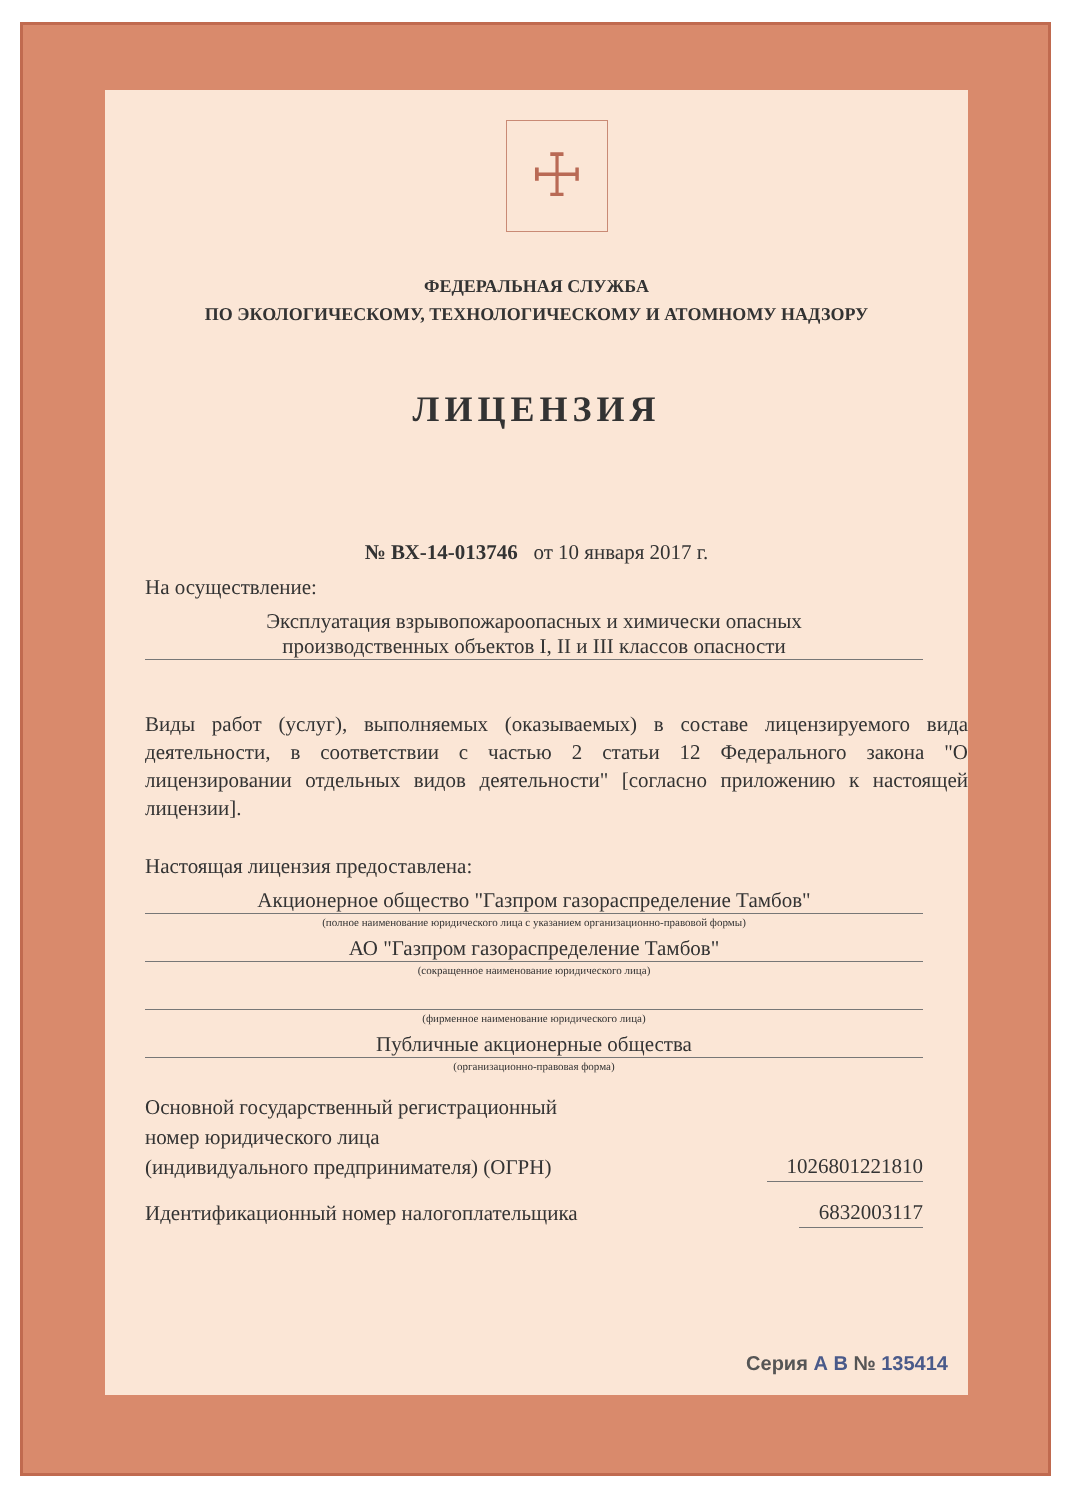☩
ФЕДЕРАЛЬНАЯ СЛУЖБА
ПО ЭКОЛОГИЧЕСКОМУ, ТЕХНОЛОГИЧЕСКОМУ И АТОМНОМУ НАДЗОРУ
ЛИЦЕНЗИЯ
№ ВХ-14-013746 от 10 января 2017 г.
На осуществление:
Эксплуатация взрывопожароопасных и химически опасных
производственных объектов I, II и III классов опасности
Виды работ (услуг), выполняемых (оказываемых) в составе лицензируемого вида деятельности, в соответствии с частью 2 статьи 12 Федерального закона "О лицензировании отдельных видов деятельности" [согласно приложению к настоящей лицензии].
Настоящая лицензия предоставлена:
Акционерное общество "Газпром газораспределение Тамбов"
(полное наименование юридического лица с указанием организационно-правовой формы)
АО "Газпром газораспределение Тамбов"
(сокращенное наименование юридического лица)
(фирменное наименование юридического лица)
Публичные акционерные общества
(организационно-правовая форма)
Основной государственный регистрационный
номер юридического лица
(индивидуального предпринимателя) (ОГРН)
1026801221810
Идентификационный номер налогоплательщика
6832003117
Серия А В № 135414